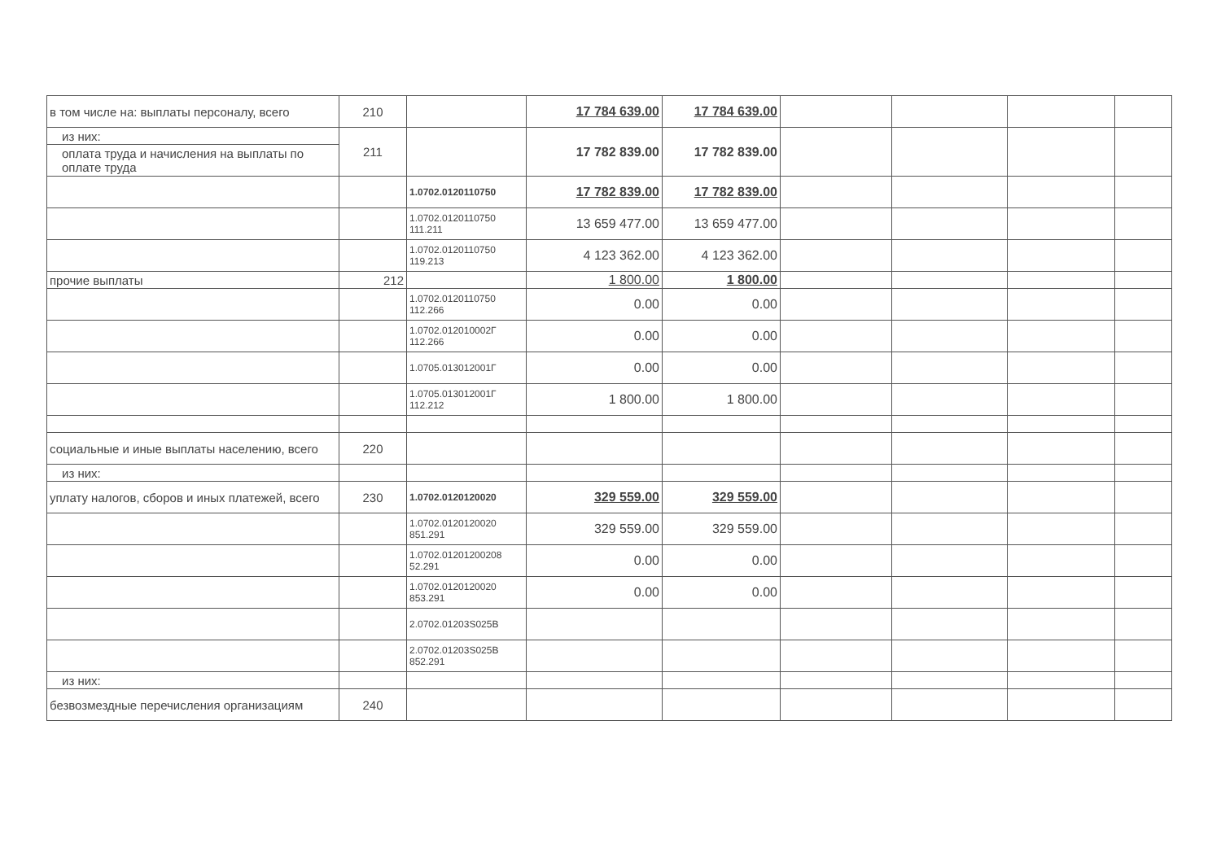| в том числе на: выплаты персоналу, всего | 210 | | 17 784 639.00 | 17 784 639.00 | | | | |
| из них: | 211 | | 17 782 839.00 | 17 782 839.00 | | | | |
| оплата труда и начисления на выплаты по оплате труда | | | | | | | | |
| | | 1.0702.0120110750 | 17 782 839.00 | 17 782 839.00 | | | | |
| | | 1.0702.0120110750 111.211 | 13 659 477.00 | 13 659 477.00 | | | | |
| | | 1.0702.0120110750 119.213 | 4 123 362.00 | 4 123 362.00 | | | | |
| прочие выплаты | 212 | | 1 800.00 | 1 800.00 | | | | |
| | | 1.0702.0120110750 112.266 | 0.00 | 0.00 | | | | |
| | | 1.0702.012010002Г 112.266 | 0.00 | 0.00 | | | | |
| | | 1.0705.013012001Г | 0.00 | 0.00 | | | | |
| | | 1.0705.013012001Г 112.212 | 1 800.00 | 1 800.00 | | | | |
| социальные и иные выплаты населению, всего | 220 | | | | | | | |
| из них: | | | | | | | | |
| уплату налогов, сборов и иных платежей, всего | 230 | 1.0702.0120120020 | 329 559.00 | 329 559.00 | | | | |
| | | 1.0702.0120120020 851.291 | 329 559.00 | 329 559.00 | | | | |
| | | 1.0702.01201200208 52.291 | 0.00 | 0.00 | | | | |
| | | 1.0702.0120120020 853.291 | 0.00 | 0.00 | | | | |
| | | 2.0702.01203S025B | | | | | | |
| | | 2.0702.01203S025B 852.291 | | | | | | |
| из них: | | | | | | | | |
| безвозмездные перечисления организациям | 240 | | | | | | | |